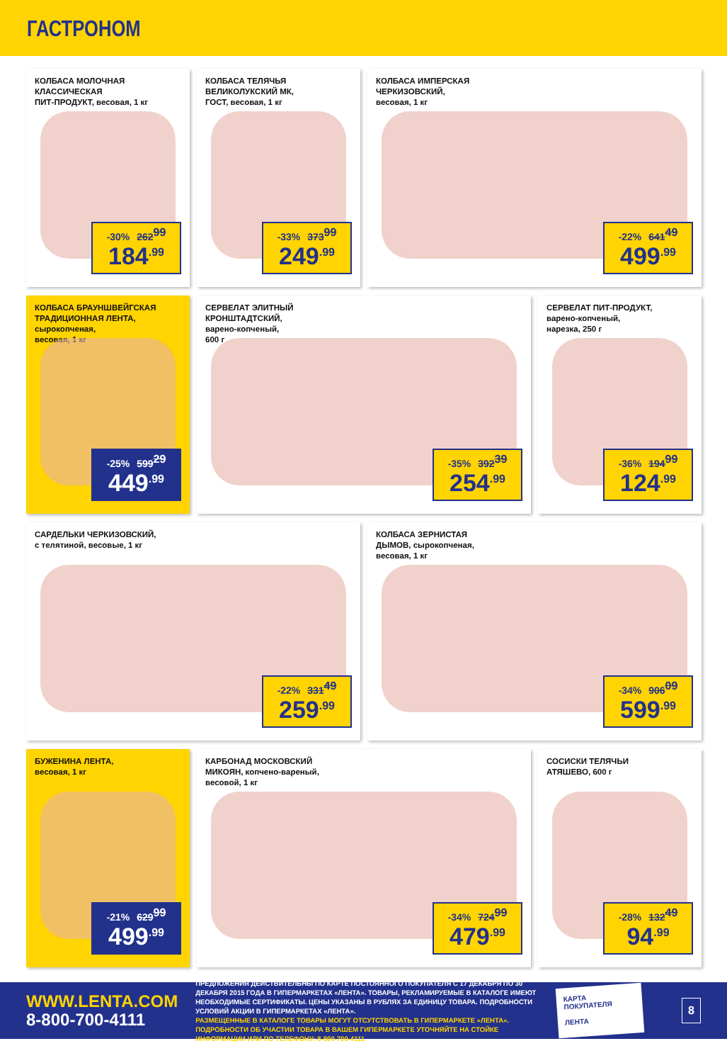ГАСТРОНОМ
КОЛБАСА МОЛОЧНАЯ КЛАССИЧЕСКАЯ
ПИТ-ПРОДУКТ, весовая, 1 кг
-30% 262<sup>99</sup>
184<sup>.99</sup>
КОЛБАСА ТЕЛЯЧЬЯ
ВЕЛИКОЛУКСКИЙ МК,
ГОСТ, весовая, 1 кг
-33% 373<sup>99</sup>
249<sup>.99</sup>
КОЛБАСА ИМПЕРСКАЯ
ЧЕРКИЗОВСКИЙ,
весовая, 1 кг
-22% 641<sup>49</sup>
499<sup>.99</sup>
КОЛБАСА БРАУНШВЕЙГСКАЯ
ТРАДИЦИОННАЯ ЛЕНТА,
сырокопченая,
весовая, 1 кг
-25% 599<sup>29</sup>
449<sup>.99</sup>
СЕРВЕЛАТ ЭЛИТНЫЙ
КРОНШТАДТСКИЙ,
варено-копченый,
600 г
-35% 392<sup>39</sup>
254<sup>.99</sup>
СЕРВЕЛАТ ПИТ-ПРОДУКТ,
варено-копченый,
нарезка, 250 г
-36% 194<sup>99</sup>
124<sup>.99</sup>
САРДЕЛЬКИ ЧЕРКИЗОВСКИЙ,
с телятиной, весовые, 1 кг
-22% 331<sup>49</sup>
259<sup>.99</sup>
КОЛБАСА ЗЕРНИСТАЯ
ДЫМОВ, сырокопченая,
весовая, 1 кг
-34% 906<sup>09</sup>
599<sup>.99</sup>
БУЖЕНИНА ЛЕНТА,
весовая, 1 кг
-21% 629<sup>99</sup>
499<sup>.99</sup>
КАРБОНАД МОСКОВСКИЙ
МИКОЯН, копчено-вареный,
весовой, 1 кг
-34% 724<sup>99</sup>
479<sup>.99</sup>
СОСИСКИ ТЕЛЯЧЬИ
АТЯШЕВО, 600 г
-28% 132<sup>49</sup>
94<sup>.99</sup>
WWW.LENTA.COM
8-800-700-4111
ПРЕДЛОЖЕНИЯ ДЕЙСТВИТЕЛЬНЫ ПО КАРТЕ ПОСТОЯННОГО ПОКУПАТЕЛЯ С 17 ДЕКАБРЯ ПО 30 ДЕКАБРЯ 2015 ГОДА В ГИПЕРМАРКЕТАХ «ЛЕНТА». ТОВАРЫ, РЕКЛАМИРУЕМЫЕ В КАТАЛОГЕ ИМЕЮТ НЕОБХОДИМЫЕ СЕРТИФИКАТЫ. ЦЕНЫ УКАЗАНЫ В РУБЛЯХ ЗА ЕДИНИЦУ ТОВАРА. ПОДРОБНОСТИ УСЛОВИЙ АКЦИИ В ГИПЕРМАРКЕТАХ «ЛЕНТА».
РАЗМЕЩЕННЫЕ В КАТАЛОГЕ ТОВАРЫ МОГУТ ОТСУТСТВОВАТЬ В ГИПЕРМАРКЕТЕ «ЛЕНТА». ПОДРОБНОСТИ ОБ УЧАСТИИ ТОВАРА В ВАШЕМ ГИПЕРМАРКЕТЕ УТОЧНЯЙТЕ НА СТОЙКЕ ИНФОРМАЦИИ ИЛИ ПО ТЕЛЕФОНУ: 8-800-700-4111
КАРТА ПОКУПАТЕЛЯ
ЛЕНТА
8